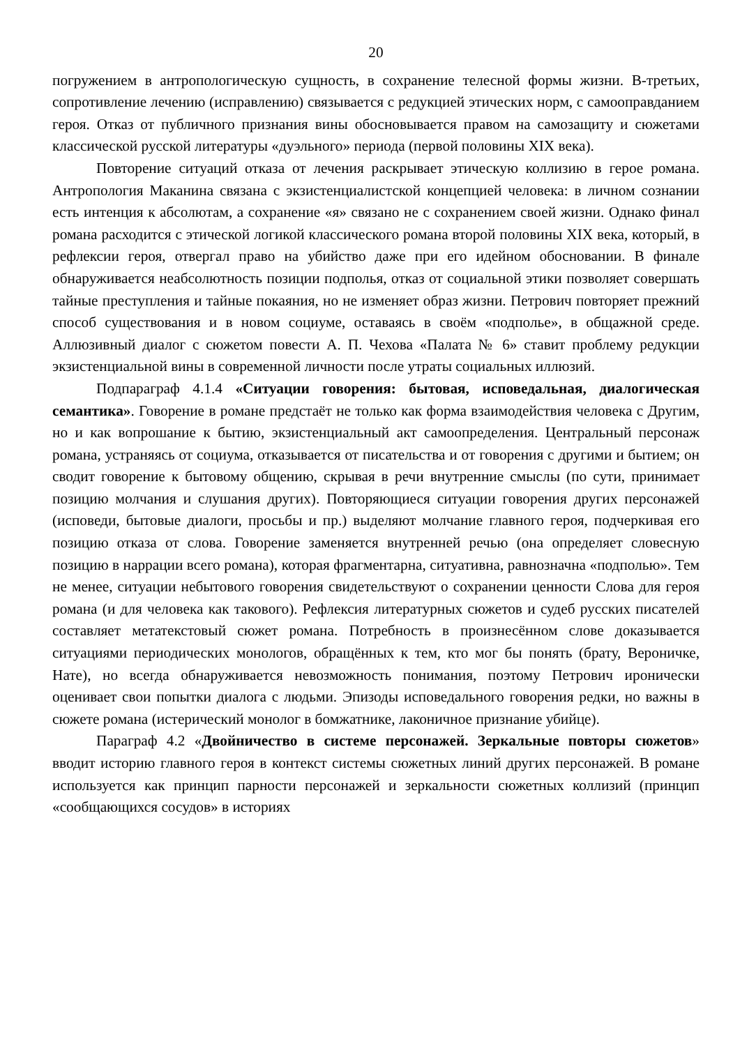20
погружением в антропологическую сущность, в сохранение телесной формы жизни. В-третьих, сопротивление лечению (исправлению) связывается с редукцией этических норм, с самооправданием героя. Отказ от публичного признания вины обосновывается правом на самозащиту и сюжетами классической русской литературы «дуэльного» периода (первой половины XIX века).
Повторение ситуаций отказа от лечения раскрывает этическую коллизию в герое романа. Антропология Маканина связана с экзистенциалистской концепцией человека: в личном сознании есть интенция к абсолютам, а сохранение «я» связано не с сохранением своей жизни. Однако финал романа расходится с этической логикой классического романа второй половины XIX века, который, в рефлексии героя, отвергал право на убийство даже при его идейном обосновании. В финале обнаруживается неабсолютность позиции подполья, отказ от социальной этики позволяет совершать тайные преступления и тайные покаяния, но не изменяет образ жизни. Петрович повторяет прежний способ существования и в новом социуме, оставаясь в своём «подполье», в общажной среде. Аллюзивный диалог с сюжетом повести А. П. Чехова «Палата № 6» ставит проблему редукции экзистенциальной вины в современной личности после утраты социальных иллюзий.
Подпараграф 4.1.4 «Ситуации говорения: бытовая, исповедальная, диалогическая семантика». Говорение в романе предстаёт не только как форма взаимодействия человека с Другим, но и как вопрошание к бытию, экзистенциальный акт самоопределения. Центральный персонаж романа, устраняясь от социума, отказывается от писательства и от говорения с другими и бытием; он сводит говорение к бытовому общению, скрывая в речи внутренние смыслы (по сути, принимает позицию молчания и слушания других). Повторяющиеся ситуации говорения других персонажей (исповеди, бытовые диалоги, просьбы и пр.) выделяют молчание главного героя, подчеркивая его позицию отказа от слова. Говорение заменяется внутренней речью (она определяет словесную позицию в наррации всего романа), которая фрагментарна, ситуативна, равнозначна «подполью». Тем не менее, ситуации небытового говорения свидетельствуют о сохранении ценности Слова для героя романа (и для человека как такового). Рефлексия литературных сюжетов и судеб русских писателей составляет метатекстовый сюжет романа. Потребность в произнесённом слове доказывается ситуациями периодических монологов, обращённых к тем, кто мог бы понять (брату, Вероничке, Нате), но всегда обнаруживается невозможность понимания, поэтому Петрович иронически оценивает свои попытки диалога с людьми. Эпизоды исповедального говорения редки, но важны в сюжете романа (истерический монолог в бомжатнике, лаконичное признание убийце).
Параграф 4.2 «Двойничество в системе персонажей. Зеркальные повторы сюжетов» вводит историю главного героя в контекст системы сюжетных линий других персонажей. В романе используется как принцип парности персонажей и зеркальности сюжетных коллизий (принцип «сообщающихся сосудов» в историях